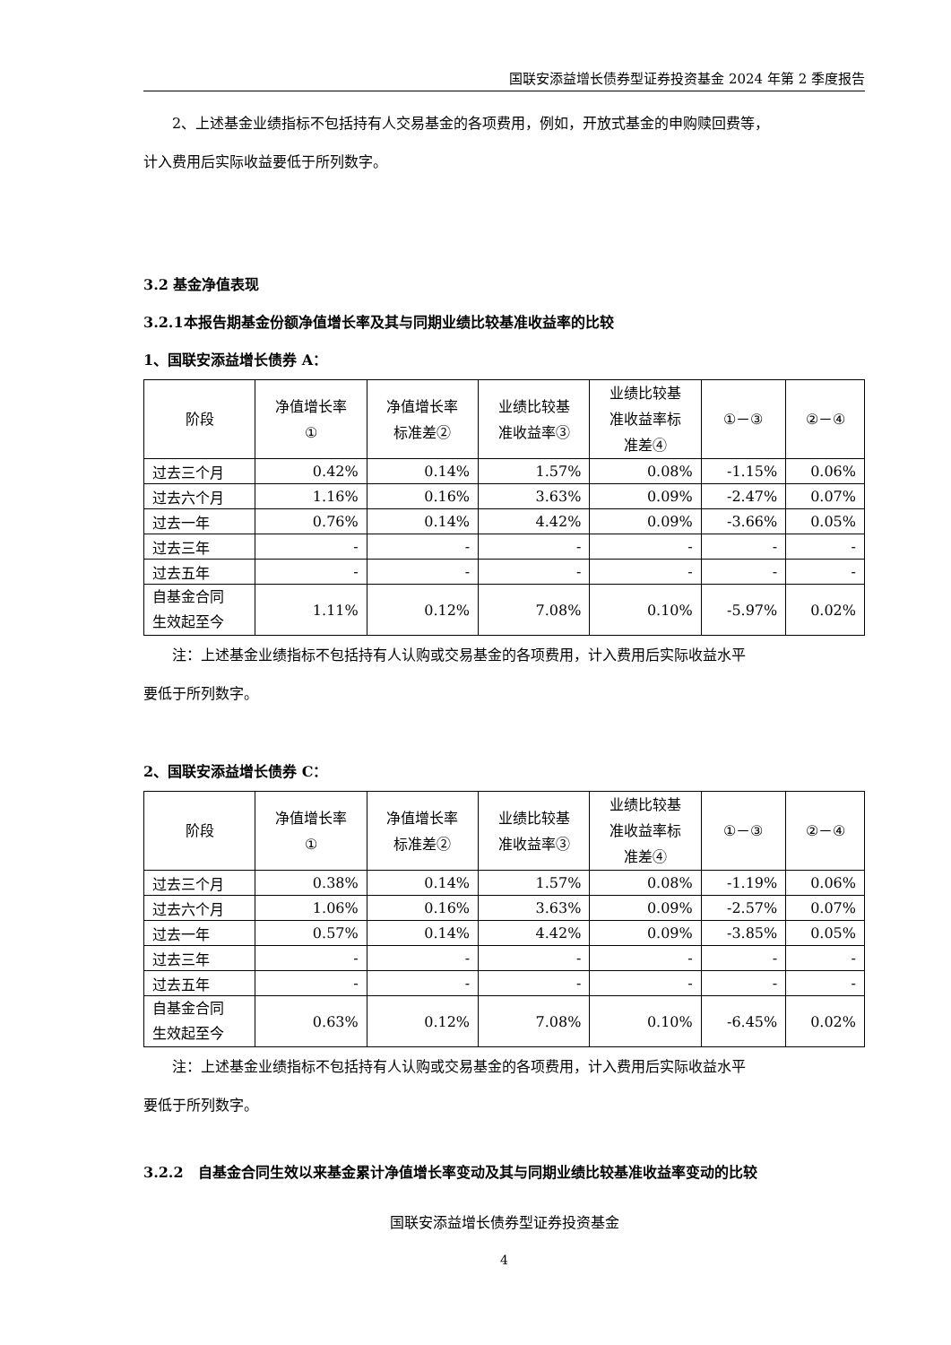国联安添益增长债券型证券投资基金 2024 年第 2 季度报告
2、上述基金业绩指标不包括持有人交易基金的各项费用，例如，开放式基金的申购赎回费等，
计入费用后实际收益要低于所列数字。
3.2 基金净值表现
3.2.1本报告期基金份额净值增长率及其与同期业绩比较基准收益率的比较
1、国联安添益增长债券 A：
| 阶段 | 净值增长率 ① | 净值增长率 标准差② | 业绩比较基 准收益率③ | 业绩比较基 准收益率标 准差④ | ①－③ | ②－④ |
| --- | --- | --- | --- | --- | --- | --- |
| 过去三个月 | 0.42% | 0.14% | 1.57% | 0.08% | -1.15% | 0.06% |
| 过去六个月 | 1.16% | 0.16% | 3.63% | 0.09% | -2.47% | 0.07% |
| 过去一年 | 0.76% | 0.14% | 4.42% | 0.09% | -3.66% | 0.05% |
| 过去三年 | - | - | - | - | - | - |
| 过去五年 | - | - | - | - | - | - |
| 自基金合同 生效起至今 | 1.11% | 0.12% | 7.08% | 0.10% | -5.97% | 0.02% |
注：上述基金业绩指标不包括持有人认购或交易基金的各项费用，计入费用后实际收益水平
要低于所列数字。
2、国联安添益增长债券 C：
| 阶段 | 净值增长率 ① | 净值增长率 标准差② | 业绩比较基 准收益率③ | 业绩比较基 准收益率标 准差④ | ①－③ | ②－④ |
| --- | --- | --- | --- | --- | --- | --- |
| 过去三个月 | 0.38% | 0.14% | 1.57% | 0.08% | -1.19% | 0.06% |
| 过去六个月 | 1.06% | 0.16% | 3.63% | 0.09% | -2.57% | 0.07% |
| 过去一年 | 0.57% | 0.14% | 4.42% | 0.09% | -3.85% | 0.05% |
| 过去三年 | - | - | - | - | - | - |
| 过去五年 | - | - | - | - | - | - |
| 自基金合同 生效起至今 | 0.63% | 0.12% | 7.08% | 0.10% | -6.45% | 0.02% |
注：上述基金业绩指标不包括持有人认购或交易基金的各项费用，计入费用后实际收益水平
要低于所列数字。
3.2.2　自基金合同生效以来基金累计净值增长率变动及其与同期业绩比较基准收益率变动的比较
国联安添益增长债券型证券投资基金
4